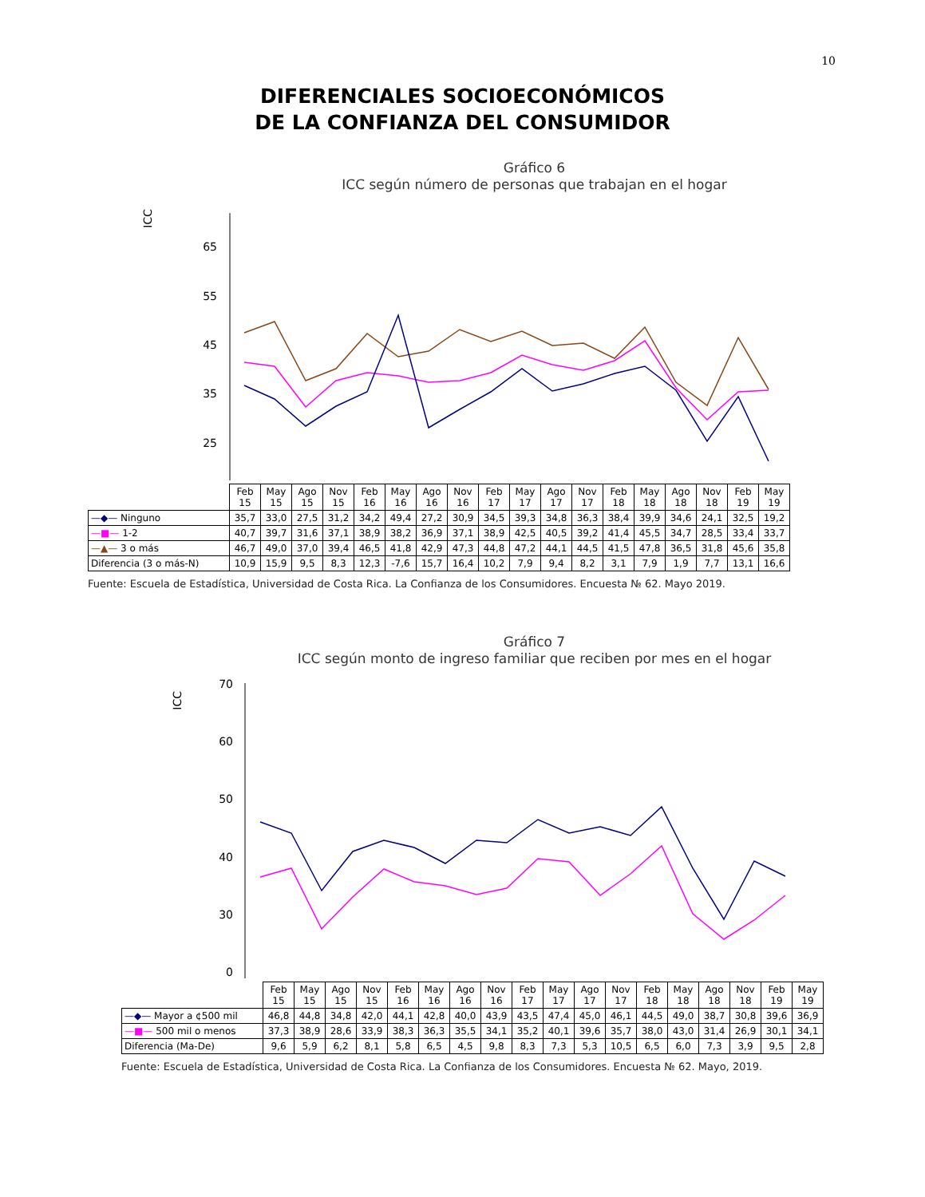10
DIFERENCIALES SOCIOECONÓMICOS
DE LA CONFIANZA DEL CONSUMIDOR
Gráfico 6
ICC según número de personas que trabajan en el hogar
ICC
65
55
45
35
25
| | Feb 15 | May 15 | Ago 15 | Nov 15 | Feb 16 | May 16 | Ago 16 | Nov 16 | Feb 17 | May 17 | Ago 17 | Nov 17 | Feb 18 | May 18 | Ago 18 | Nov 18 | Feb 19 | May 19 |
| —◆— Ninguno | 35,7 | 33,0 | 27,5 | 31,2 | 34,2 | 49,4 | 27,2 | 30,9 | 34,5 | 39,3 | 34,8 | 36,3 | 38,4 | 39,9 | 34,6 | 24,1 | 32,5 | 19,2 |
| —■— 1-2 | 40,7 | 39,7 | 31,6 | 37,1 | 38,9 | 38,2 | 36,9 | 37,1 | 38,9 | 42,5 | 40,5 | 39,2 | 41,4 | 45,5 | 34,7 | 28,5 | 33,4 | 33,7 |
| —▲— 3 o más | 46,7 | 49,0 | 37,0 | 39,4 | 46,5 | 41,8 | 42,9 | 47,3 | 44,8 | 47,2 | 44,1 | 44,5 | 41,5 | 47,8 | 36,5 | 31,8 | 45,6 | 35,8 |
| Diferencia (3 o más-N) | 10,9 | 15,9 | 9,5 | 8,3 | 12,3 | -7,6 | 15,7 | 16,4 | 10,2 | 7,9 | 9,4 | 8,2 | 3,1 | 7,9 | 1,9 | 7,7 | 13,1 | 16,6 |
Fuente: Escuela de Estadística, Universidad de Costa Rica. La Confianza de los Consumidores. Encuesta № 62. Mayo 2019.
Gráfico 7
ICC según monto de ingreso familiar que reciben por mes en el hogar
ICC
70
60
50
40
30
0
| | Feb 15 | May 15 | Ago 15 | Nov 15 | Feb 16 | May 16 | Ago 16 | Nov 16 | Feb 17 | May 17 | Ago 17 | Nov 17 | Feb 18 | May 18 | Ago 18 | Nov 18 | Feb 19 | May 19 |
| —◆— Mayor a ¢500 mil | 46,8 | 44,8 | 34,8 | 42,0 | 44,1 | 42,8 | 40,0 | 43,9 | 43,5 | 47,4 | 45,0 | 46,1 | 44,5 | 49,0 | 38,7 | 30,8 | 39,6 | 36,9 |
| —■— 500 mil o menos | 37,3 | 38,9 | 28,6 | 33,9 | 38,3 | 36,3 | 35,5 | 34,1 | 35,2 | 40,1 | 39,6 | 35,7 | 38,0 | 43,0 | 31,4 | 26,9 | 30,1 | 34,1 |
| Diferencia (Ma-De) | 9,6 | 5,9 | 6,2 | 8,1 | 5,8 | 6,5 | 4,5 | 9,8 | 8,3 | 7,3 | 5,3 | 10,5 | 6,5 | 6,0 | 7,3 | 3,9 | 9,5 | 2,8 |
Fuente: Escuela de Estadística, Universidad de Costa Rica. La Confianza de los Consumidores. Encuesta № 62. Mayo, 2019.